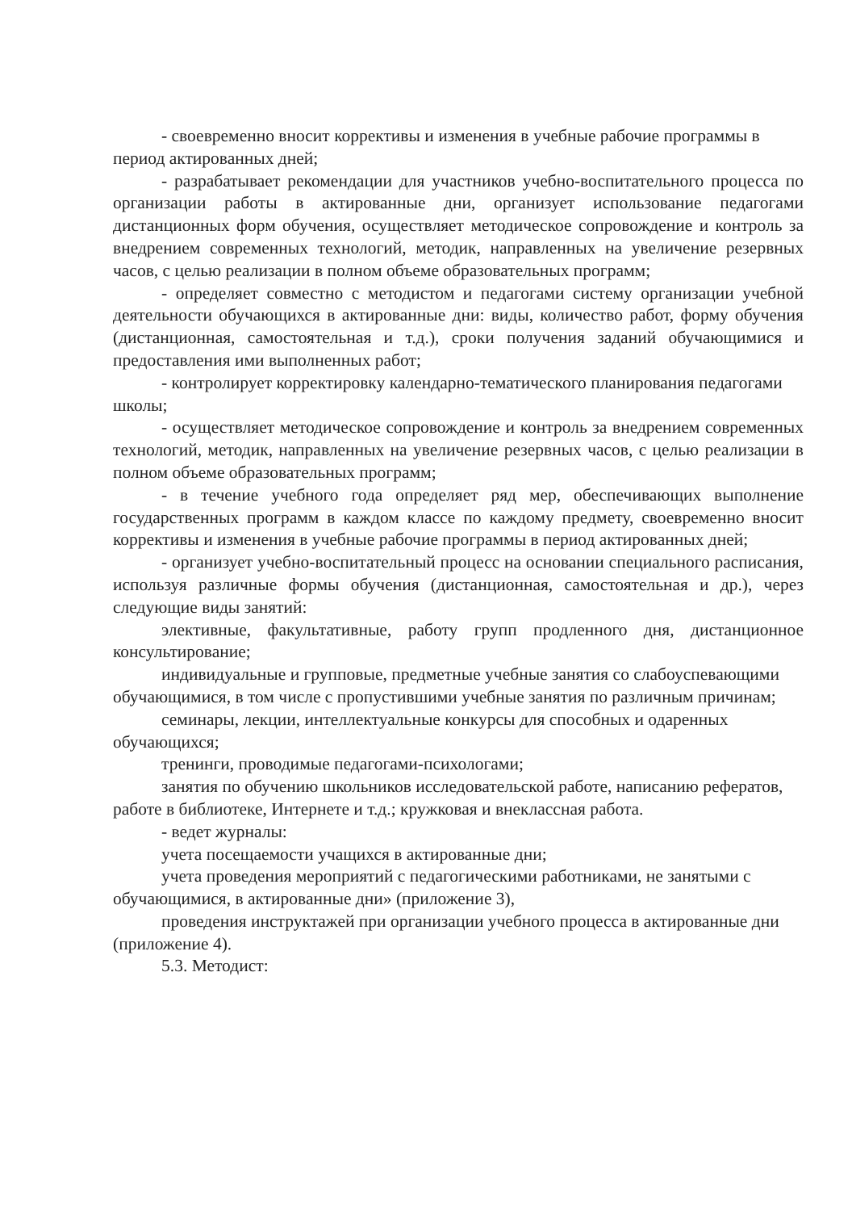- своевременно вносит коррективы и изменения в учебные рабочие программы в период актированных дней;
- разрабатывает рекомендации для участников учебно-воспитательного процесса по организации работы в актированные дни, организует использование педагогами дистанционных форм обучения, осуществляет методическое сопровождение и контроль за внедрением современных технологий, методик, направленных на увеличение резервных часов, с целью реализации в полном объеме образовательных программ;
- определяет совместно с методистом и педагогами систему организации учебной деятельности обучающихся в актированные дни: виды, количество работ, форму обучения (дистанционная, самостоятельная и т.д.), сроки получения заданий обучающимися и предоставления ими выполненных работ;
- контролирует корректировку календарно-тематического планирования педагогами школы;
- осуществляет методическое сопровождение и контроль за внедрением современных технологий, методик, направленных на увеличение резервных часов, с целью реализации в полном объеме образовательных программ;
- в течение учебного года определяет ряд мер, обеспечивающих выполнение государственных программ в каждом классе по каждому предмету, своевременно вносит коррективы и изменения в учебные рабочие программы в период актированных дней;
- организует учебно-воспитательный процесс на основании специального расписания, используя различные формы обучения (дистанционная, самостоятельная и др.), через следующие виды занятий:
элективные, факультативные, работу групп продленного дня, дистанционное консультирование;
индивидуальные и групповые, предметные учебные занятия со слабоуспевающими обучающимися, в том числе с пропустившими учебные занятия по различным причинам;
семинары, лекции, интеллектуальные конкурсы для способных и одаренных обучающихся;
тренинги, проводимые педагогами-психологами;
занятия по обучению школьников исследовательской работе, написанию рефератов, работе в библиотеке, Интернете и т.д.; кружковая и внеклассная работа.
- ведет журналы:
учета посещаемости учащихся в актированные дни;
учета проведения мероприятий с педагогическими работниками, не занятыми с обучающимися, в актированные дни» (приложение 3),
проведения инструктажей при организации учебного процесса в актированные дни (приложение 4).
5.3. Методист: